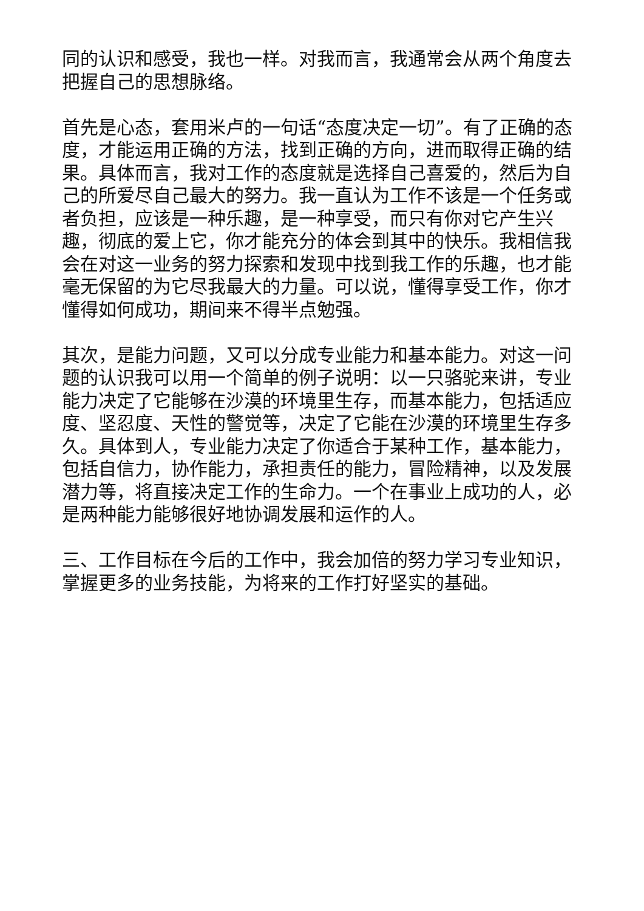同的认识和感受，我也一样。对我而言，我通常会从两个角度去把握自己的思想脉络。
首先是心态，套用米卢的一句话“态度决定一切”。有了正确的态度，才能运用正确的方法，找到正确的方向，进而取得正确的结果。具体而言，我对工作的态度就是选择自己喜爱的，然后为自己的所爱尽自己最大的努力。我一直认为工作不该是一个任务或者负担，应该是一种乐趣，是一种享受，而只有你对它产生兴趣，彻底的爱上它，你才能充分的体会到其中的快乐。我相信我会在对这一业务的努力探索和发现中找到我工作的乐趣，也才能毫无保留的为它尽我最大的力量。可以说，懂得享受工作，你才懂得如何成功，期间来不得半点勉强。
其次，是能力问题，又可以分成专业能力和基本能力。对这一问题的认识我可以用一个简单的例子说明：以一只骆驼来讲，专业能力决定了它能够在沙漠的环境里生存，而基本能力，包括适应度、坚忍度、天性的警觉等，决定了它能在沙漠的环境里生存多久。具体到人，专业能力决定了你适合于某种工作，基本能力，包括自信力，协作能力，承担责任的能力，冒险精神，以及发展潜力等，将直接决定工作的生命力。一个在事业上成功的人，必是两种能力能够很好地协调发展和运作的人。
三、工作目标在今后的工作中，我会加倍的努力学习专业知识，掌握更多的业务技能，为将来的工作打好坚实的基础。